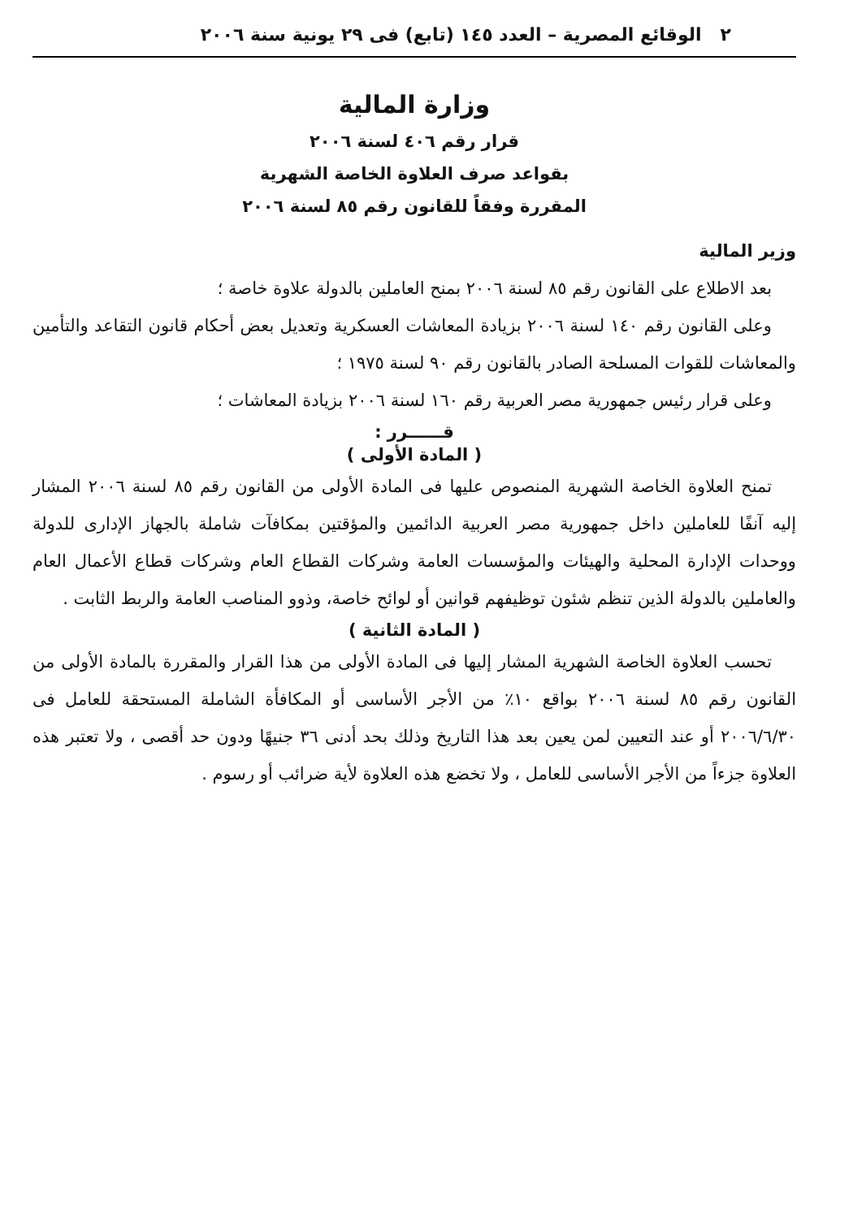٢ الوقائع المصرية – العدد ١٤٥ (تابع) فى ٢٩ يونية سنة ٢٠٠٦
وزارة المالية
قرار رقم ٤٠٦ لسنة ٢٠٠٦
بقواعد صرف العلاوة الخاصة الشهرية
المقررة وفقاً للقانون رقم ٨٥ لسنة ٢٠٠٦
وزير المالية
بعد الاطلاع على القانون رقم ٨٥ لسنة ٢٠٠٦ بمنح العاملين بالدولة علاوة خاصة ؛
وعلى القانون رقم ١٤٠ لسنة ٢٠٠٦ بزيادة المعاشات العسكرية وتعديل بعض أحكام قانون التقاعد والتأمين والمعاشات للقوات المسلحة الصادر بالقانون رقم ٩٠ لسنة ١٩٧٥ ؛
وعلى قرار رئيس جمهورية مصر العربية رقم ١٦٠ لسنة ٢٠٠٦ بزيادة المعاشات ؛
قــــــرر :
( المادة الأولى )
تمنح العلاوة الخاصة الشهرية المنصوص عليها فى المادة الأولى من القانون رقم ٨٥ لسنة ٢٠٠٦ المشار إليه آنفًا للعاملين داخل جمهورية مصر العربية الدائمين والمؤقتين بمكافآت شاملة بالجهاز الإدارى للدولة ووحدات الإدارة المحلية والهيئات والمؤسسات العامة وشركات القطاع العام وشركات قطاع الأعمال العام والعاملين بالدولة الذين تنظم شئون توظيفهم قوانين أو لوائح خاصة، وذوو المناصب العامة والربط الثابت .
( المادة الثانية )
تحسب العلاوة الخاصة الشهرية المشار إليها فى المادة الأولى من هذا القرار والمقررة بالمادة الأولى من القانون رقم ٨٥ لسنة ٢٠٠٦ بواقع ١٠٪ من الأجر الأساسى أو المكافأة الشاملة المستحقة للعامل فى ٢٠٠٦/٦/٣٠ أو عند التعيين لمن يعين بعد هذا التاريخ وذلك بحد أدنى ٣٦ جنيهًا ودون حد أقصى ، ولا تعتبر هذه العلاوة جزءاً من الأجر الأساسى للعامل ، ولا تخضع هذه العلاوة لأية ضرائب أو رسوم .